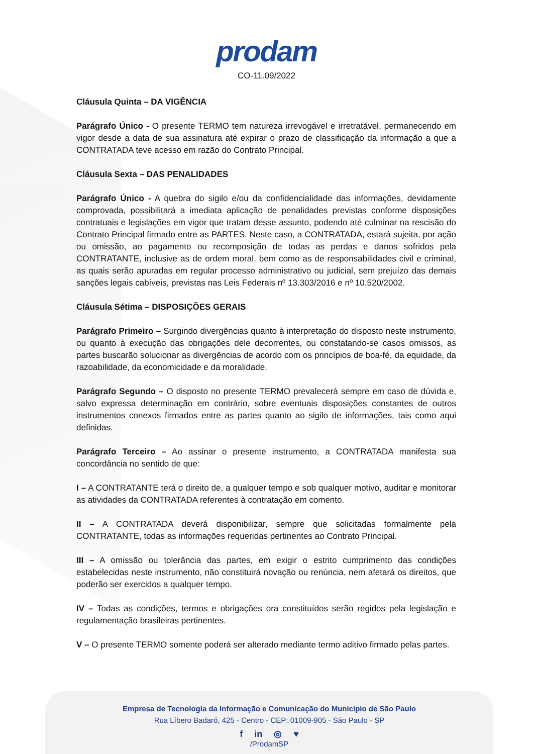prodam
CO-11.09/2022
Cláusula Quinta – DA VIGÊNCIA
Parágrafo Único - O presente TERMO tem natureza irrevogável e irretratável, permanecendo em vigor desde a data de sua assinatura até expirar o prazo de classificação da informação a que a CONTRATADA teve acesso em razão do Contrato Principal.
Cláusula Sexta – DAS PENALIDADES
Parágrafo Único - A quebra do sigilo e/ou da confidencialidade das informações, devidamente comprovada, possibilitará a imediata aplicação de penalidades previstas conforme disposições contratuais e legislações em vigor que tratam desse assunto, podendo até culminar na rescisão do Contrato Principal firmado entre as PARTES. Neste caso, a CONTRATADA, estará sujeita, por ação ou omissão, ao pagamento ou recomposição de todas as perdas e danos sofridos pela CONTRATANTE, inclusive as de ordem moral, bem como as de responsabilidades civil e criminal, as quais serão apuradas em regular processo administrativo ou judicial, sem prejuízo das demais sanções legais cabíveis, previstas nas Leis Federais nº 13.303/2016 e nº 10.520/2002.
Cláusula Sétima – DISPOSIÇÕES GERAIS
Parágrafo Primeiro – Surgindo divergências quanto à interpretação do disposto neste instrumento, ou quanto à execução das obrigações dele decorrentes, ou constatando-se casos omissos, as partes buscarão solucionar as divergências de acordo com os princípios de boa-fé, da equidade, da razoabilidade, da economicidade e da moralidade.
Parágrafo Segundo – O disposto no presente TERMO prevalecerá sempre em caso de dúvida e, salvo expressa determinação em contrário, sobre eventuais disposições constantes de outros instrumentos conexos firmados entre as partes quanto ao sigilo de informações, tais como aqui definidas.
Parágrafo Terceiro – Ao assinar o presente instrumento, a CONTRATADA manifesta sua concordância no sentido de que:
I – A CONTRATANTE terá o direito de, a qualquer tempo e sob qualquer motivo, auditar e monitorar as atividades da CONTRATADA referentes à contratação em comento.
II – A CONTRATADA deverá disponibilizar, sempre que solicitadas formalmente pela CONTRATANTE, todas as informações requeridas pertinentes ao Contrato Principal.
III – A omissão ou tolerância das partes, em exigir o estrito cumprimento das condições estabelecidas neste instrumento, não constituirá novação ou renúncia, nem afetará os direitos, que poderão ser exercidos a qualquer tempo.
IV – Todas as condições, termos e obrigações ora constituídos serão regidos pela legislação e regulamentação brasileiras pertinentes.
V – O presente TERMO somente poderá ser alterado mediante termo aditivo firmado pelas partes.
Empresa de Tecnologia da Informação e Comunicação do Município de São Paulo
Rua Líbero Badaró, 425 - Centro - CEP: 01009-905 - São Paulo - SP
f in ◎ ♥
/ProdamSP